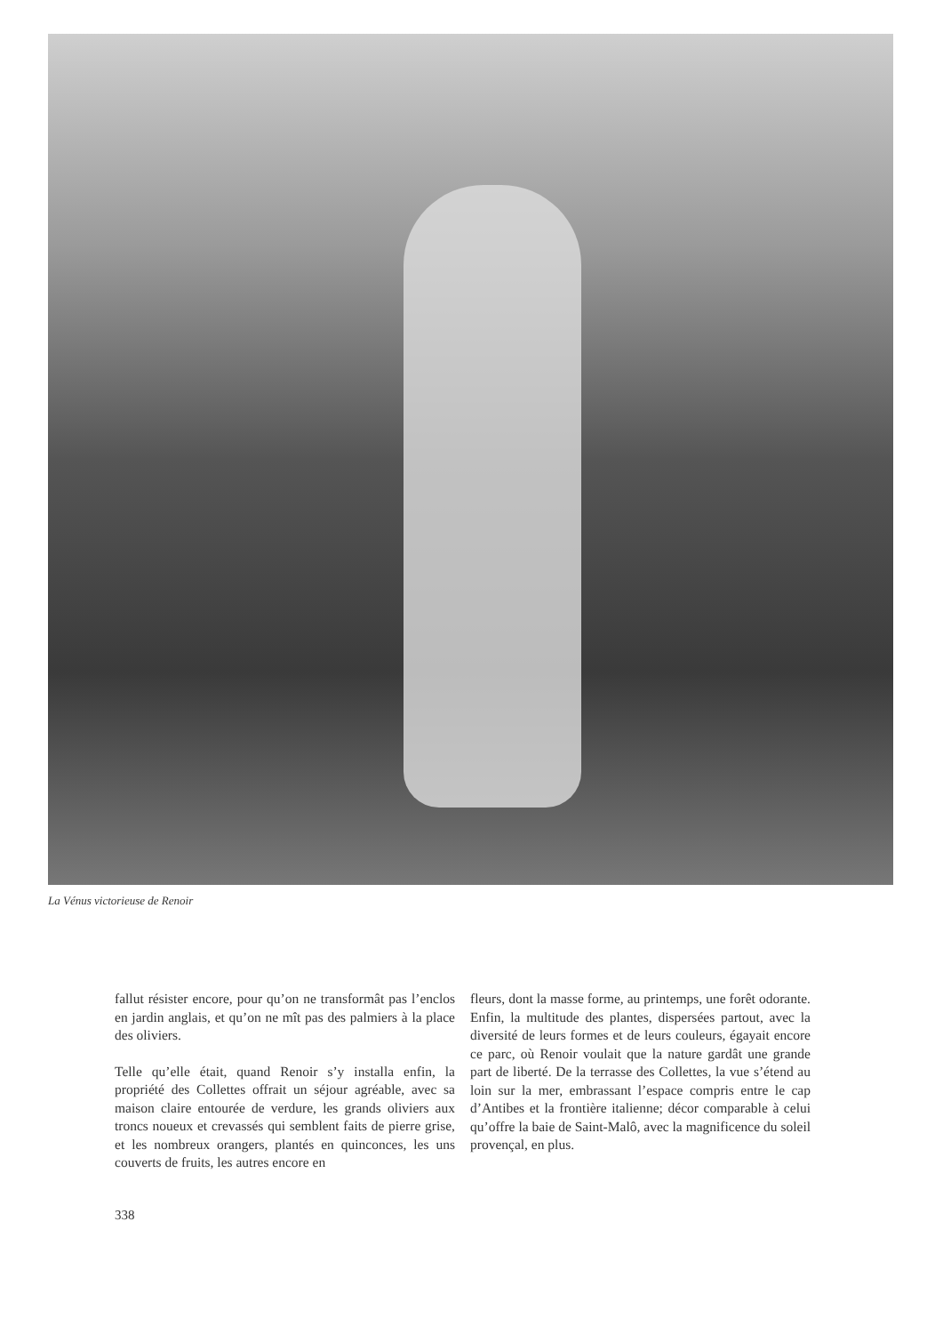La Vénus victorieuse de Renoir
fallut résister encore, pour qu’on ne transformât pas l’enclos en jardin anglais, et qu’on ne mît pas des palmiers à la place des oliviers.
Telle qu’elle était, quand Renoir s’y installa enfin, la propriété des Collettes offrait un séjour agréable, avec sa maison claire entourée de verdure, les grands oliviers aux troncs noueux et crevassés qui semblent faits de pierre grise, et les nombreux orangers, plantés en quinconces, les uns couverts de fruits, les autres encore en
fleurs, dont la masse forme, au printemps, une forêt odorante. Enfin, la multitude des plantes, dispersées partout, avec la diversité de leurs formes et de leurs couleurs, égayait encore ce parc, où Renoir voulait que la nature gardât une grande part de liberté. De la terrasse des Collettes, la vue s’étend au loin sur la mer, embrassant l’espace compris entre le cap d’Antibes et la frontière italienne; décor comparable à celui qu’offre la baie de Saint-Malô, avec la magnificence du soleil provençal, en plus.
338